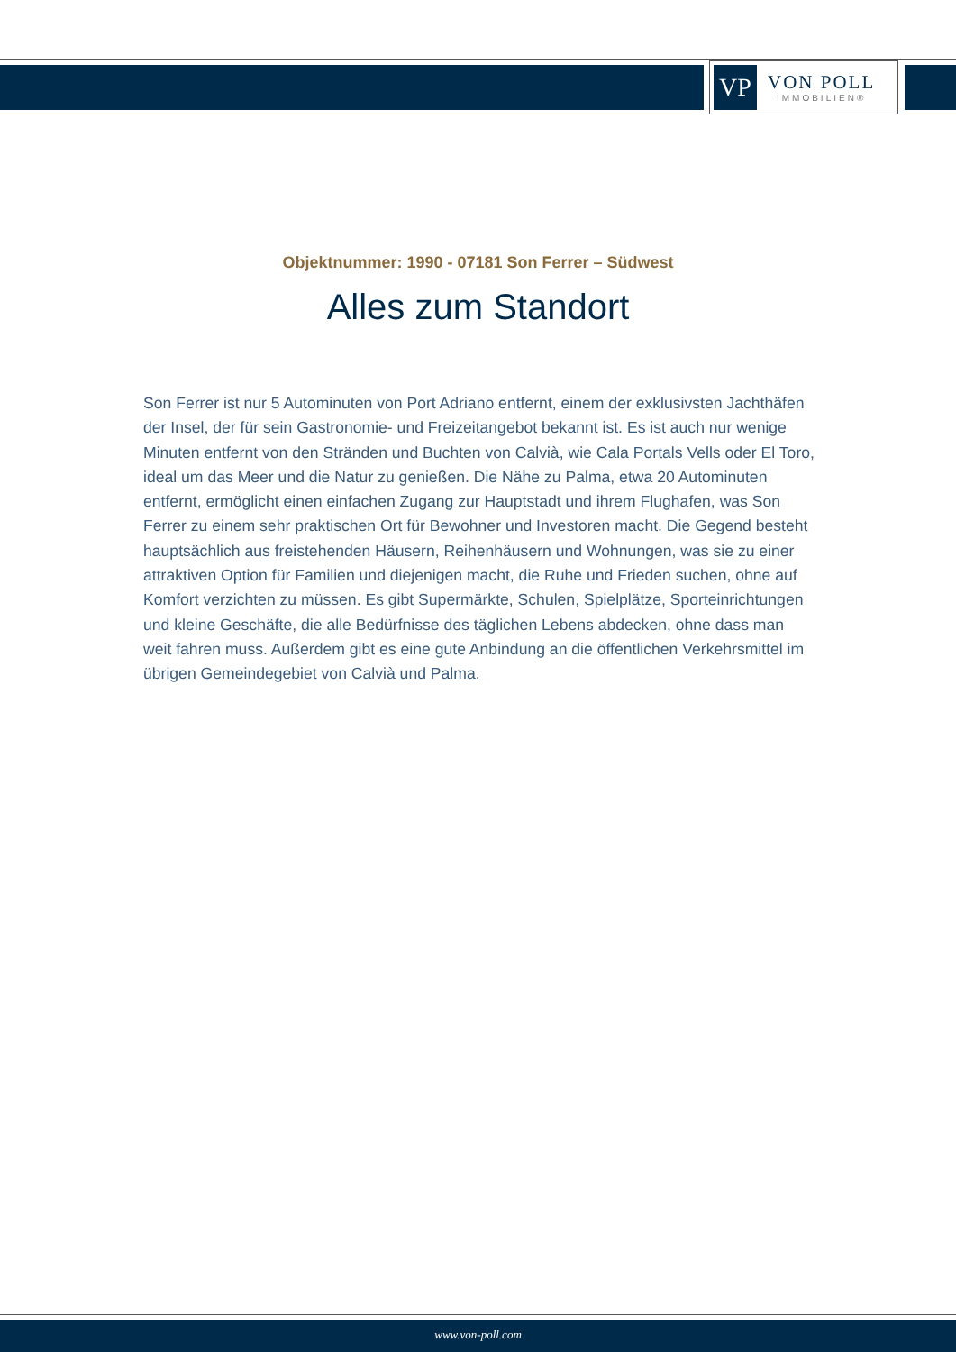VP
VON POLL
IMMOBILIEN®
Objektnummer: 1990 - 07181 Son Ferrer – Südwest
Alles zum Standort
Son Ferrer ist nur 5 Autominuten von Port Adriano entfernt, einem der exklusivsten Jachthäfen der Insel, der für sein Gastronomie- und Freizeitangebot bekannt ist. Es ist auch nur wenige Minuten entfernt von den Stränden und Buchten von Calvià, wie Cala Portals Vells oder El Toro, ideal um das Meer und die Natur zu genießen. Die Nähe zu Palma, etwa 20 Autominuten entfernt, ermöglicht einen einfachen Zugang zur Hauptstadt und ihrem Flughafen, was Son Ferrer zu einem sehr praktischen Ort für Bewohner und Investoren macht. Die Gegend besteht hauptsächlich aus freistehenden Häusern, Reihenhäusern und Wohnungen, was sie zu einer attraktiven Option für Familien und diejenigen macht, die Ruhe und Frieden suchen, ohne auf Komfort verzichten zu müssen. Es gibt Supermärkte, Schulen, Spielplätze, Sporteinrichtungen und kleine Geschäfte, die alle Bedürfnisse des täglichen Lebens abdecken, ohne dass man weit fahren muss. Außerdem gibt es eine gute Anbindung an die öffentlichen Verkehrsmittel im übrigen Gemeindegebiet von Calvià und Palma.
www.von-poll.com